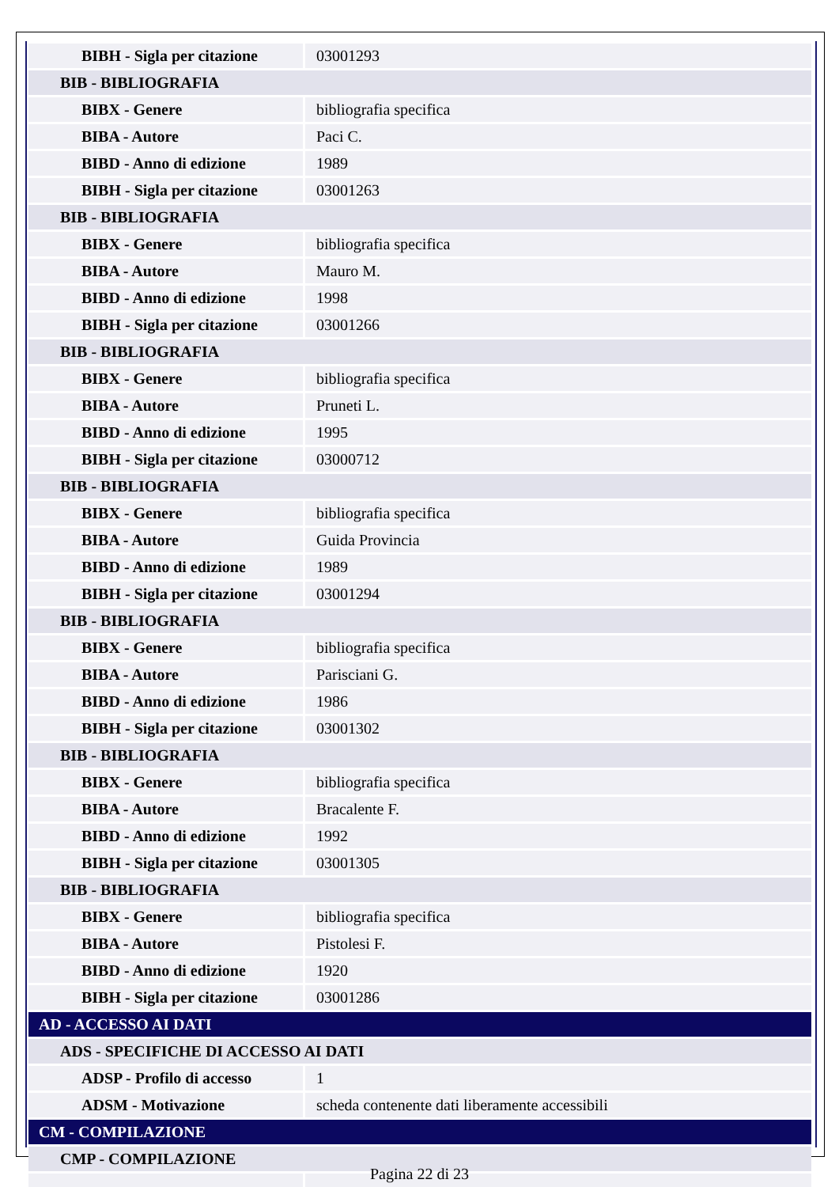| BIBH - Sigla per citazione | 03001293 |
| BIB - BIBLIOGRAFIA | |
| BIBX - Genere | bibliografia specifica |
| BIBA - Autore | Paci C. |
| BIBD - Anno di edizione | 1989 |
| BIBH - Sigla per citazione | 03001263 |
| BIB - BIBLIOGRAFIA | |
| BIBX - Genere | bibliografia specifica |
| BIBA - Autore | Mauro M. |
| BIBD - Anno di edizione | 1998 |
| BIBH - Sigla per citazione | 03001266 |
| BIB - BIBLIOGRAFIA | |
| BIBX - Genere | bibliografia specifica |
| BIBA - Autore | Pruneti L. |
| BIBD - Anno di edizione | 1995 |
| BIBH - Sigla per citazione | 03000712 |
| BIB - BIBLIOGRAFIA | |
| BIBX - Genere | bibliografia specifica |
| BIBA - Autore | Guida Provincia |
| BIBD - Anno di edizione | 1989 |
| BIBH - Sigla per citazione | 03001294 |
| BIB - BIBLIOGRAFIA | |
| BIBX - Genere | bibliografia specifica |
| BIBA - Autore | Parisciani G. |
| BIBD - Anno di edizione | 1986 |
| BIBH - Sigla per citazione | 03001302 |
| BIB - BIBLIOGRAFIA | |
| BIBX - Genere | bibliografia specifica |
| BIBA - Autore | Bracalente F. |
| BIBD - Anno di edizione | 1992 |
| BIBH - Sigla per citazione | 03001305 |
| BIB - BIBLIOGRAFIA | |
| BIBX - Genere | bibliografia specifica |
| BIBA - Autore | Pistolesi F. |
| BIBD - Anno di edizione | 1920 |
| BIBH - Sigla per citazione | 03001286 |
| AD - ACCESSO AI DATI | |
| ADS - SPECIFICHE DI ACCESSO AI DATI | |
| ADSP - Profilo di accesso | 1 |
| ADSM - Motivazione | scheda contenente dati liberamente accessibili |
| CM - COMPILAZIONE | |
| CMP - COMPILAZIONE | |
Pagina 22 di 23